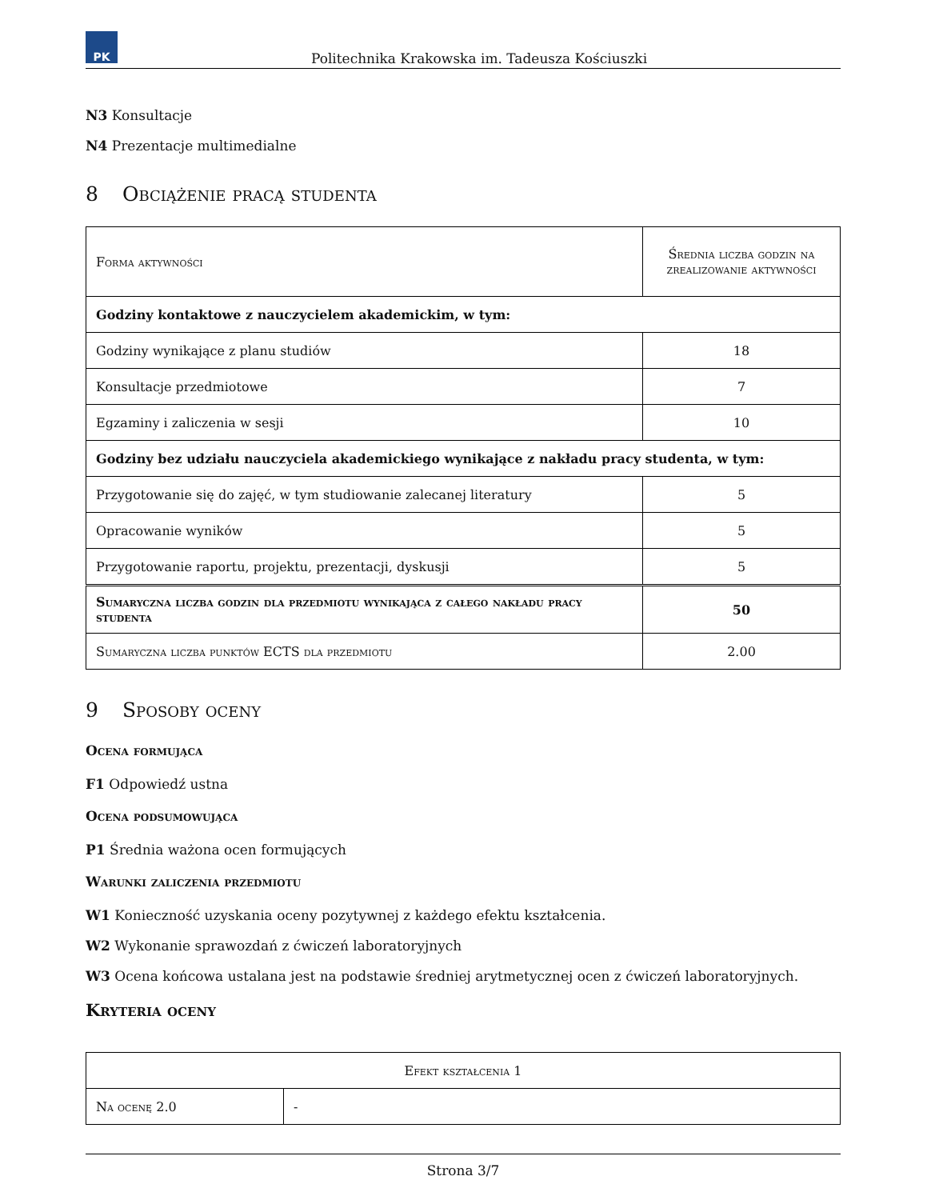PK
Politechnika Krakowska im. Tadeusza Kościuszki
N3 Konsultacje
N4 Prezentacje multimedialne
8 Obciążenie pracą studenta
| Forma aktywności | Średnia liczba godzin na zrealizowanie aktywności |
| Godziny kontaktowe z nauczycielem akademickim, w tym: | |
| Godziny wynikające z planu studiów | 18 |
| Konsultacje przedmiotowe | 7 |
| Egzaminy i zaliczenia w sesji | 10 |
| Godziny bez udziału nauczyciela akademickiego wynikające z nakładu pracy studenta, w tym: | |
| Przygotowanie się do zajęć, w tym studiowanie zalecanej literatury | 5 |
| Opracowanie wyników | 5 |
| Przygotowanie raportu, projektu, prezentacji, dyskusji | 5 |
| Sumaryczna liczba godzin dla przedmiotu wynikająca z całego nakładu pracy studenta | 50 |
| Sumaryczna liczba punktów ECTS dla przedmiotu | 2.00 |
9 Sposoby oceny
Ocena formująca
F1 Odpowiedź ustna
Ocena podsumowująca
P1 Średnia ważona ocen formujących
Warunki zaliczenia przedmiotu
W1 Konieczność uzyskania oceny pozytywnej z każdego efektu kształcenia.
W2 Wykonanie sprawozdań z ćwiczeń laboratoryjnych
W3 Ocena końcowa ustalana jest na podstawie średniej arytmetycznej ocen z ćwiczeń laboratoryjnych.
Kryteria oceny
| Efekt kształcenia 1 | |
| Na ocenę 2.0 | - |
Strona 3/7